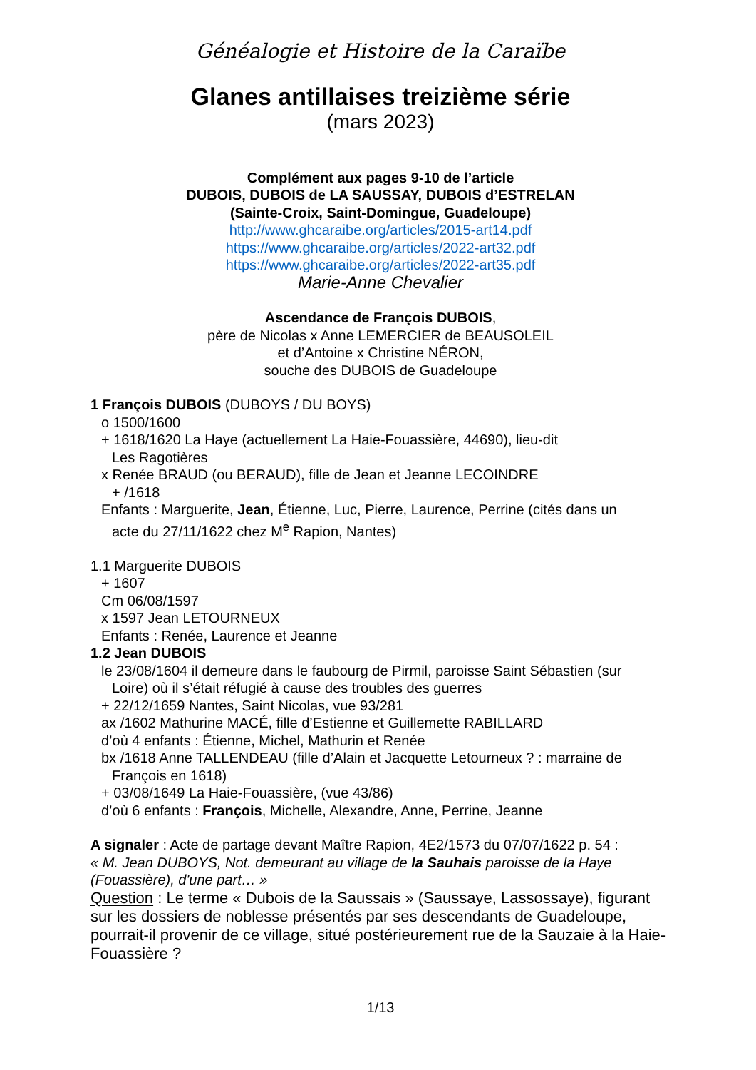Généalogie et Histoire de la Caraïbe
Glanes antillaises treizième série
(mars 2023)
Complément aux pages 9-10 de l’article
DUBOIS, DUBOIS de LA SAUSSAY, DUBOIS d’ESTRELAN
(Sainte-Croix, Saint-Domingue, Guadeloupe)
http://www.ghcaraibe.org/articles/2015-art14.pdf
https://www.ghcaraibe.org/articles/2022-art32.pdf
https://www.ghcaraibe.org/articles/2022-art35.pdf
Marie-Anne Chevalier
Ascendance de François DUBOIS,
père de Nicolas x Anne LEMERCIER de BEAUSOLEIL
et d’Antoine x Christine NÉRON,
souche des DUBOIS de Guadeloupe
1 François DUBOIS (DUBOYS / DU BOYS)
o 1500/1600
+ 1618/1620 La Haye (actuellement La Haie-Fouassière, 44690), lieu-dit
Les Ragotières
x Renée BRAUD (ou BERAUD), fille de Jean et Jeanne LECOINDRE
+ /1618
Enfants : Marguerite, Jean, Étienne, Luc, Pierre, Laurence, Perrine (cités dans un
acte du 27/11/1622 chez M<sup>e</sup> Rapion, Nantes)
1.1 Marguerite DUBOIS
+ 1607
Cm 06/08/1597
x 1597 Jean LETOURNEUX
Enfants : Renée, Laurence et Jeanne
1.2 Jean DUBOIS
le 23/08/1604 il demeure dans le faubourg de Pirmil, paroisse Saint Sébastien (sur
Loire) où il s’était réfugié à cause des troubles des guerres
+ 22/12/1659 Nantes, Saint Nicolas, vue 93/281
ax /1602 Mathurine MACÉ, fille d’Estienne et Guillemette RABILLARD
d’où 4 enfants : Étienne, Michel, Mathurin et Renée
bx /1618 Anne TALLENDEAU (fille d’Alain et Jacquette Letourneux ? : marraine de
François en 1618)
+ 03/08/1649 La Haie-Fouassière, (vue 43/86)
d’où 6 enfants : François, Michelle, Alexandre, Anne, Perrine, Jeanne
A signaler : Acte de partage devant Maître Rapion, 4E2/1573 du 07/07/1622 p. 54 :
« M. Jean DUBOYS, Not. demeurant au village de la Sauhais paroisse de la Haye (Fouassière), d'une part… »
Question : Le terme « Dubois de la Saussais » (Saussaye, Lassossaye), figurant sur les dossiers de noblesse présentés par ses descendants de Guadeloupe, pourrait-il provenir de ce village, situé postérieurement rue de la Sauzaie à la Haie-Fouassière ?
1/13